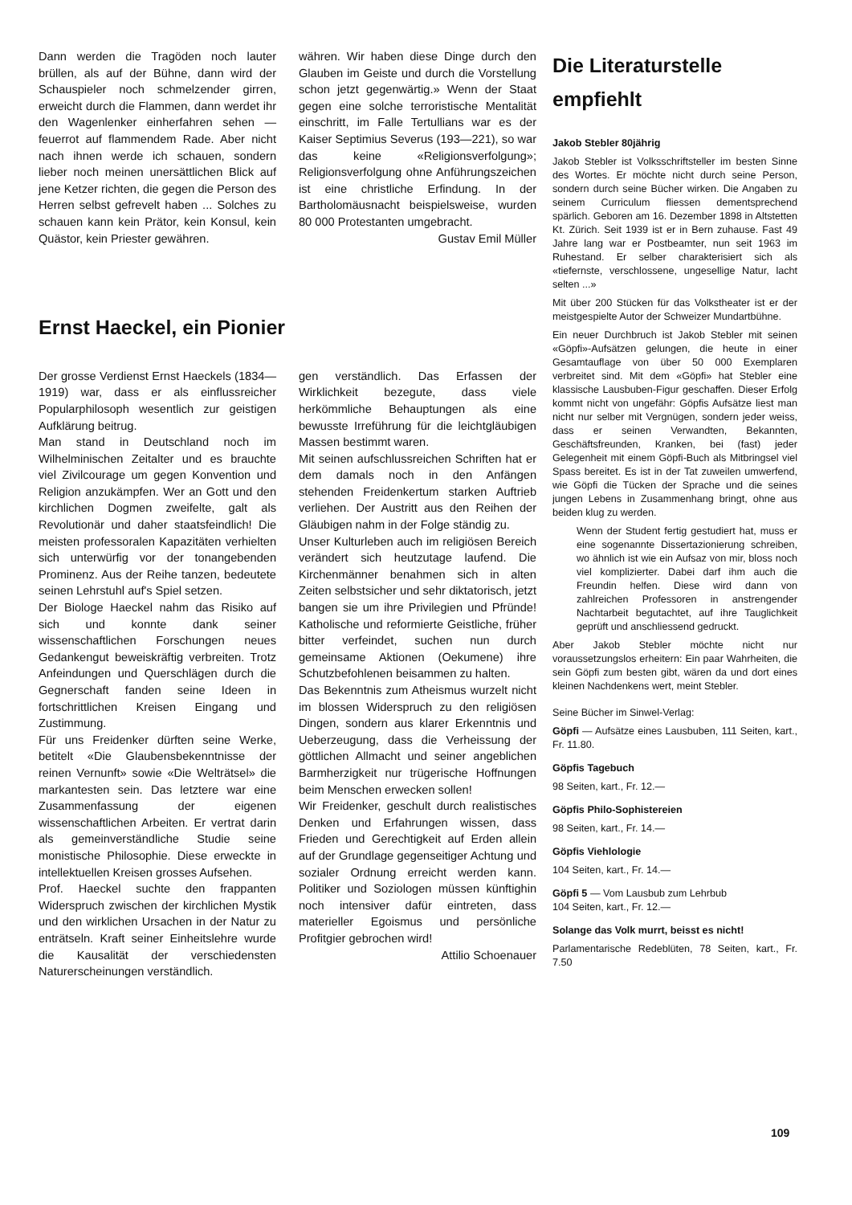Dann werden die Tragöden noch lauter brüllen, als auf der Bühne, dann wird der Schauspieler noch schmelzender girren, erweicht durch die Flammen, dann werdet ihr den Wagenlenker einherfahren sehen — feuerrot auf flammendem Rade. Aber nicht nach ihnen werde ich schauen, sondern lieber noch meinen unersättlichen Blick auf jene Ketzer richten, die gegen die Person des Herren selbst gefrevelt haben ... Solches zu schauen kann kein Prätor, kein Konsul, kein Quästor, kein Priester gewähren.
währen. Wir haben diese Dinge durch den Glauben im Geiste und durch die Vorstellung schon jetzt gegenwärtig.» Wenn der Staat gegen eine solche terroristische Mentalität einschritt, im Falle Tertullians war es der Kaiser Septimius Severus (193—221), so war das keine «Religionsverfolgung»; Religionsverfolgung ohne Anführungszeichen ist eine christliche Erfindung. In der Bartholomäusnacht beispielsweise, wurden 80 000 Protestanten umgebracht.
Gustav Emil Müller
Ernst Haeckel, ein Pionier
Der grosse Verdienst Ernst Haeckels (1834—1919) war, dass er als einflussreicher Popularphilosoph wesentlich zur geistigen Aufklärung beitrug.
Man stand in Deutschland noch im Wilhelminischen Zeitalter und es brauchte viel Zivilcourage um gegen Konvention und Religion anzukämpfen. Wer an Gott und den kirchlichen Dogmen zweifelte, galt als Revolutionär und daher staatsfeindlich! Die meisten professoralen Kapazitäten verhielten sich unterwürfig vor der tonangebenden Prominenz. Aus der Reihe tanzen, bedeutete seinen Lehrstuhl auf's Spiel setzen.
Der Biologe Haeckel nahm das Risiko auf sich und konnte dank seiner wissenschaftlichen Forschungen neues Gedankengut beweiskräftig verbreiten. Trotz Anfeindungen und Querschlägen durch die Gegnerschaft fanden seine Ideen in fortschrittlichen Kreisen Eingang und Zustimmung.
Für uns Freidenker dürften seine Werke, betitelt «Die Glaubensbekenntnisse der reinen Vernunft» sowie «Die Welträtsel» die markantesten sein. Das letztere war eine Zusammenfassung der eigenen wissenschaftlichen Arbeiten. Er vertrat darin als gemeinverständliche Studie seine monistische Philosophie. Diese erweckte in intellektuellen Kreisen grosses Aufsehen.
Prof. Haeckel suchte den frappanten Widerspruch zwischen der kirchlichen Mystik und den wirklichen Ursachen in der Natur zu enträtseln. Kraft seiner Einheitslehre wurde die Kausalität der verschiedensten Naturerscheinungen verständlich.
gen verständlich. Das Erfassen der Wirklichkeit bezegute, dass viele herkömmliche Behauptungen als eine bewusste Irreführung für die leichtgläubigen Massen bestimmt waren.
Mit seinen aufschlussreichen Schriften hat er dem damals noch in den Anfängen stehenden Freidenkertum starken Auftrieb verliehen. Der Austritt aus den Reihen der Gläubigen nahm in der Folge ständig zu.
Unser Kulturleben auch im religiösen Bereich verändert sich heutzutage laufend. Die Kirchenmänner benahmen sich in alten Zeiten selbstsicher und sehr diktatorisch, jetzt bangen sie um ihre Privilegien und Pfründe! Katholische und reformierte Geistliche, früher bitter verfeindet, suchen nun durch gemeinsame Aktionen (Oekumene) ihre Schutzbefohlenen beisammen zu halten.
Das Bekenntnis zum Atheismus wurzelt nicht im blossen Widerspruch zu den religiösen Dingen, sondern aus klarer Erkenntnis und Ueberzeugung, dass die Verheissung der göttlichen Allmacht und seiner angeblichen Barmherzigkeit nur trügerische Hoffnungen beim Menschen erwecken sollen!
Wir Freidenker, geschult durch realistisches Denken und Erfahrungen wissen, dass Frieden und Gerechtigkeit auf Erden allein auf der Grundlage gegenseitiger Achtung und sozialer Ordnung erreicht werden kann. Politiker und Soziologen müssen künftighin noch intensiver dafür eintreten, dass materieller Egoismus und persönliche Profitgier gebrochen wird!
Attilio Schoenauer
Die Literaturstelle empfiehlt
Jakob Stebler 80jährig
Jakob Stebler ist Volksschriftsteller im besten Sinne des Wortes. Er möchte nicht durch seine Person, sondern durch seine Bücher wirken. Die Angaben zu seinem Curriculum fliessen dementsprechend spärlich. Geboren am 16. Dezember 1898 in Altstetten Kt. Zürich. Seit 1939 ist er in Bern zuhause. Fast 49 Jahre lang war er Postbeamter, nun seit 1963 im Ruhestand. Er selber charakterisiert sich als «tiefernste, verschlossene, ungesellige Natur, lacht selten ...»
Mit über 200 Stücken für das Volkstheater ist er der meistgespielte Autor der Schweizer Mundartbühne.
Ein neuer Durchbruch ist Jakob Stebler mit seinen «Göpfi»-Aufsätzen gelungen, die heute in einer Gesamtauflage von über 50 000 Exemplaren verbreitet sind. Mit dem «Göpfi» hat Stebler eine klassische Lausbuben-Figur geschaffen. Dieser Erfolg kommt nicht von ungefähr: Göpfis Aufsätze liest man nicht nur selber mit Vergnügen, sondern jeder weiss, dass er seinen Verwandten, Bekannten, Geschäftsfreunden, Kranken, bei (fast) jeder Gelegenheit mit einem Göpfi-Buch als Mitbringsel viel Spass bereitet. Es ist in der Tat zuweilen umwerfend, wie Göpfi die Tücken der Sprache und die seines jungen Lebens in Zusammenhang bringt, ohne aus beiden klug zu werden.
Wenn der Student fertig gestudiert hat, muss er eine sogenannte Dissertazionierung schreiben, wo ähnlich ist wie ein Aufsaz von mir, bloss noch viel komplizierter. Dabei darf ihm auch die Freundin helfen. Diese wird dann von zahlreichen Professoren in anstrengender Nachtarbeit begutachtet, auf ihre Tauglichkeit geprüft und anschliessend gedruckt.
Aber Jakob Stebler möchte nicht nur voraussetzungslos erheitern: Ein paar Wahrheiten, die sein Göpfi zum besten gibt, wären da und dort eines kleinen Nachdenkens wert, meint Stebler.
Seine Bücher im Sinwel-Verlag:
Göpfi — Aufsätze eines Lausbuben, 111 Seiten, kart., Fr. 11.80.
Göpfis Tagebuch
98 Seiten, kart., Fr. 12.—
Göpfis Philo-Sophistereien
98 Seiten, kart., Fr. 14.—
Göpfis Viehlologie
104 Seiten, kart., Fr. 14.—
Göpfi 5 — Vom Lausbub zum Lehrbub
104 Seiten, kart., Fr. 12.—
Solange das Volk murrt, beisst es nicht!
Parlamentarische Redeblüten, 78 Seiten, kart., Fr. 7.50
109